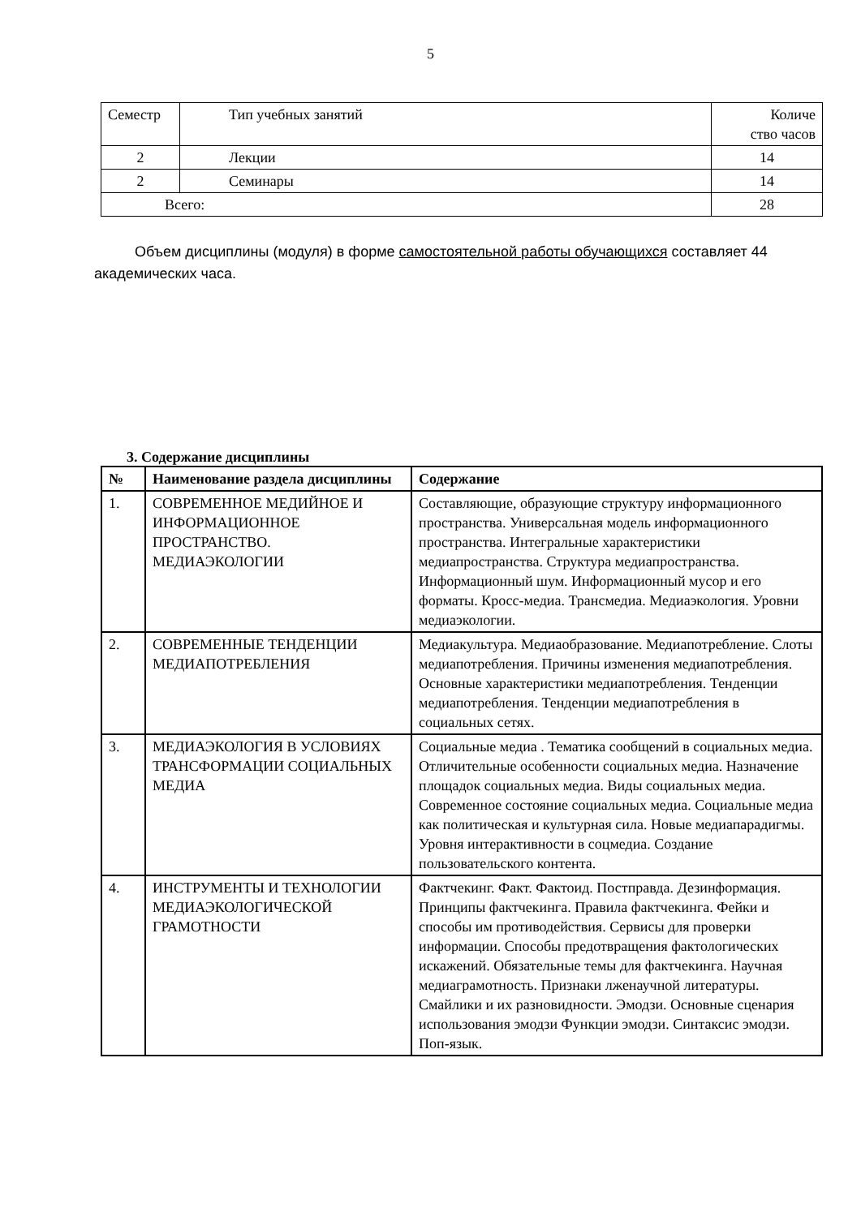5
| Семестр | Тип учебных занятий | Количе ство часов |
| 2 | Лекции | 14 |
| 2 | Семинары | 14 |
| Всего: | | 28 |
Объем дисциплины (модуля) в форме самостоятельной работы обучающихся составляет 44 академических часа.
3. Содержание дисциплины
| № | Наименование раздела дисциплины | Содержание |
| --- | --- | --- |
| 1. | СОВРЕМЕННОЕ МЕДИЙНОЕ И ИНФОРМАЦИОННОЕ ПРОСТРАНСТВО. МЕДИАЭКОЛОГИИ | Составляющие, образующие структуру информационного пространства. Универсальная модель информационного пространства. Интегральные характеристики медиапространства. Структура медиапространства. Информационный шум. Информационный мусор и его форматы. Кросс-медиа. Трансмедиа. Медиаэкология. Уровни медиаэкологии. |
| 2. | СОВРЕМЕННЫЕ ТЕНДЕНЦИИ МЕДИАПОТРЕБЛЕНИЯ | Медиакультура. Медиаобразование. Медиапотребление. Слоты медиапотребления. Причины изменения медиапотребления. Основные характеристики медиапотребления. Тенденции медиапотребления. Тенденции медиапотребления в социальных сетях. |
| 3. | МЕДИАЭКОЛОГИЯ В УСЛОВИЯХ ТРАНСФОРМАЦИИ СОЦИАЛЬНЫХ МЕДИА | Социальные медиа . Тематика сообщений в социальных медиа. Отличительные особенности социальных медиа. Назначение площадок социальных медиа. Виды социальных медиа. Современное состояние социальных медиа. Социальные медиа как политическая и культурная сила. Новые медиапарадигмы. Уровня интерактивности в соцмедиа. Создание пользовательского контента. |
| 4. | ИНСТРУМЕНТЫ И ТЕХНОЛОГИИ МЕДИАЭКОЛОГИЧЕСКОЙ ГРАМОТНОСТИ | Фактчекинг. Факт. Фактоид. Постправда. Дезинформация. Принципы фактчекинга. Правила фактчекинга. Фейки и способы им противодействия. Сервисы для проверки информации. Способы предотвращения фактологических искажений. Обязательные темы для фактчекинга. Научная медиаграмотность. Признаки лженаучной литературы. Смайлики и их разновидности. Эмодзи. Основные сценария использования эмодзи Функции эмодзи. Синтаксис эмодзи. Поп-язык. |